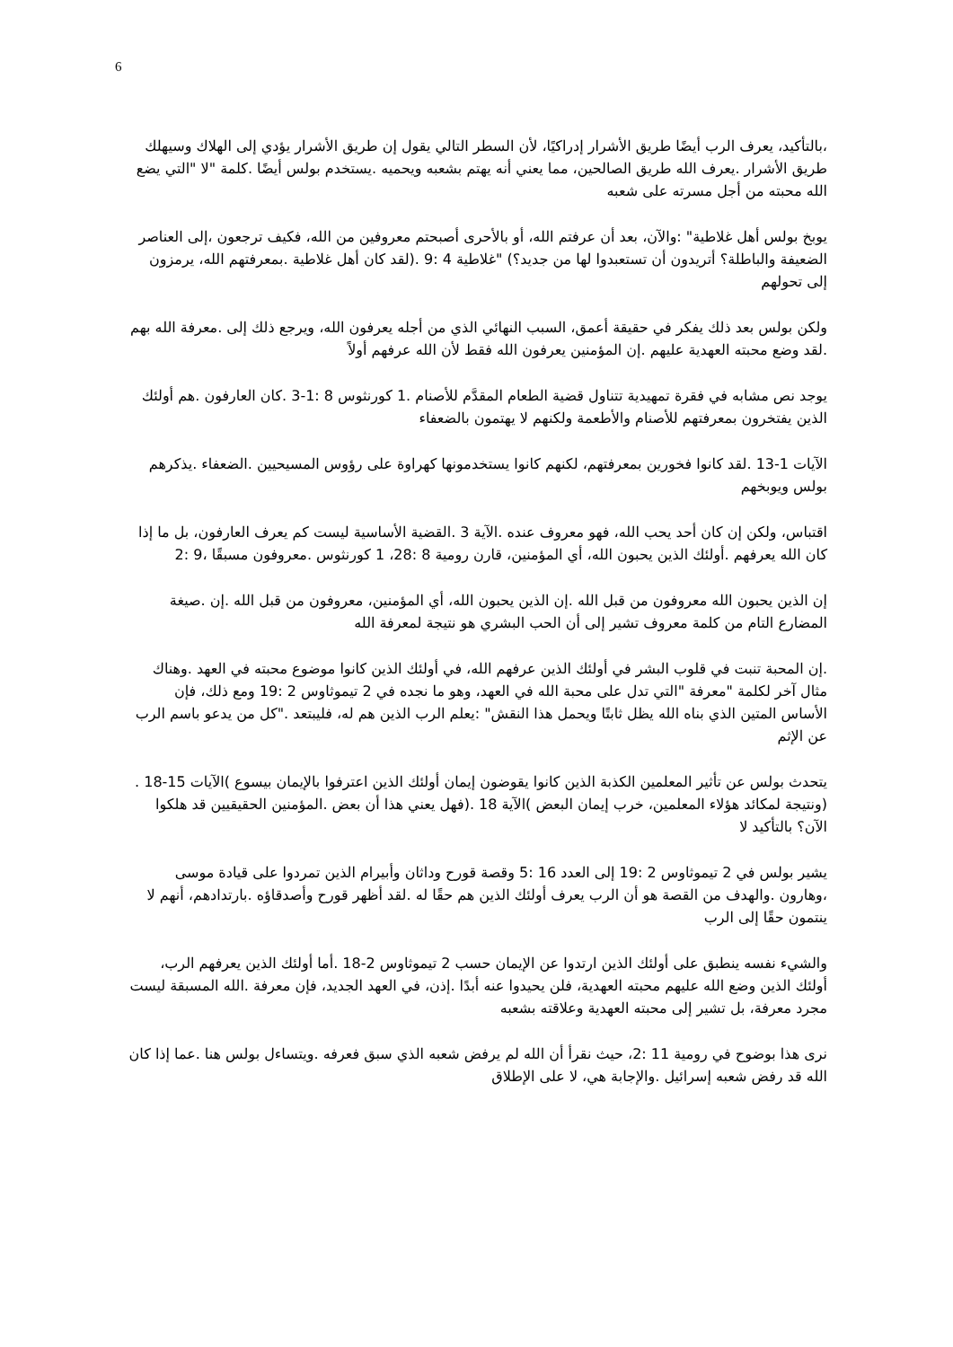6
،بالتأكيد، يعرف الرب أيضًا طريق الأشرار إدراكيًا، لأن السطر التالي يقول إن طريق الأشرار يؤدي إلى الهلاك وسيهلك طريق الأشرار .يعرف الله طريق الصالحين، مما يعني أنه يهتم بشعبه ويحميه .يستخدم بولس أيضًا .كلمة "لا "التي يضع الله محبته من أجل مسرته على شعبه
يوبخ بولس أهل غلاطية" :والآن، بعد أن عرفتم الله، أو بالأحرى أصبحتم معروفين من الله، فكيف ترجعون ،إلى العناصر الضعيفة والباطلة؟ أتريدون أن تستعبدوا لها من جديد؟) "غلاطية 4 :9 .(لقد كان أهل غلاطية .بمعرفتهم الله، يرمزون إلى تحولهم
ولكن بولس بعد ذلك يفكر في حقيقة أعمق، السبب النهائي الذي من أجله يعرفون الله، ويرجع ذلك إلى .معرفة الله بهم .لقد وضع محبته العهدية عليهم .إن المؤمنين يعرفون الله فقط لأن الله عرفهم أولاً
يوجد نص مشابه في فقرة تمهيدية تتناول قضية الطعام المقدَّم للأصنام .1 كورنثوس 8 :1-3 .كان العارفون .هم أولئك الذين يفتخرون بمعرفتهم للأصنام والأطعمة ولكنهم لا يهتمون بالضعفاء
الآيات 1-13 .لقد كانوا فخورين بمعرفتهم، لكنهم كانوا يستخدمونها كهراوة على رؤوس المسيحيين .الضعفاء .يذكرهم بولس ويوبخهم
اقتباس، ولكن إن كان أحد يحب الله، فهو معروف عنده .الآية 3 .القضية الأساسية ليست كم يعرف العارفون، بل ما إذا كان الله يعرفهم .أولئك الذين يحبون الله، أي المؤمنين، قارن رومية 8 :28، 1 كورنثوس .معروفون مسبقًا ،9 :2
إن الذين يحبون الله معروفون من قبل الله .إن الذين يحبون الله، أي المؤمنين، معروفون من قبل الله .إن .صيغة المضارع التام من كلمة معروف تشير إلى أن الحب البشري هو نتيجة لمعرفة الله
.إن المحبة تنبت في قلوب البشر في أولئك الذين عرفهم الله، في أولئك الذين كانوا موضوع محبته في العهد .وهناك مثال آخر لكلمة "معرفة "التي تدل على محبة الله في العهد، وهو ما نجده في 2 تيموثاوس 2 :19 ومع ذلك، فإن الأساس المتين الذي بناه الله يظل ثابتًا ويحمل هذا النقش" :يعلم الرب الذين هم له، فليبتعد ."كل من يدعو باسم الرب عن الإثم
يتحدث بولس عن تأثير المعلمين الكذبة الذين كانوا يقوضون إيمان أولئك الذين اعترفوا بالإيمان بيسوع )الآيات 15-18 .(ونتيجة لمكائد هؤلاء المعلمين، خرب إيمان البعض )الآية 18 .(فهل يعني هذا أن بعض .المؤمنين الحقيقيين قد هلكوا الآن؟ بالتأكيد لا
يشير بولس في 2 تيموثاوس 2 :19 إلى العدد 16 :5 وقصة قورح وداثان وأبيرام الذين تمردوا على قيادة موسى ،وهارون .والهدف من القصة هو أن الرب يعرف أولئك الذين هم حقًا له .لقد أظهر قورح وأصدقاؤه .بارتدادهم، أنهم لا ينتمون حقًا إلى الرب
والشيء نفسه ينطبق على أولئك الذين ارتدوا عن الإيمان حسب 2 تيموثاوس 2-18 .أما أولئك الذين يعرفهم الرب، أولئك الذين وضع الله عليهم محبته العهدية، فلن يحيدوا عنه أبدًا .إذن، في العهد الجديد، فإن معرفة .الله المسبقة ليست مجرد معرفة، بل تشير إلى محبته العهدية وعلاقته بشعبه
نرى هذا بوضوح في رومية 11 :2، حيث نقرأ أن الله لم يرفض شعبه الذي سبق فعرفه .ويتساءل بولس هنا .عما إذا كان الله قد رفض شعبه إسرائيل .والإجابة هي، لا على الإطلاق